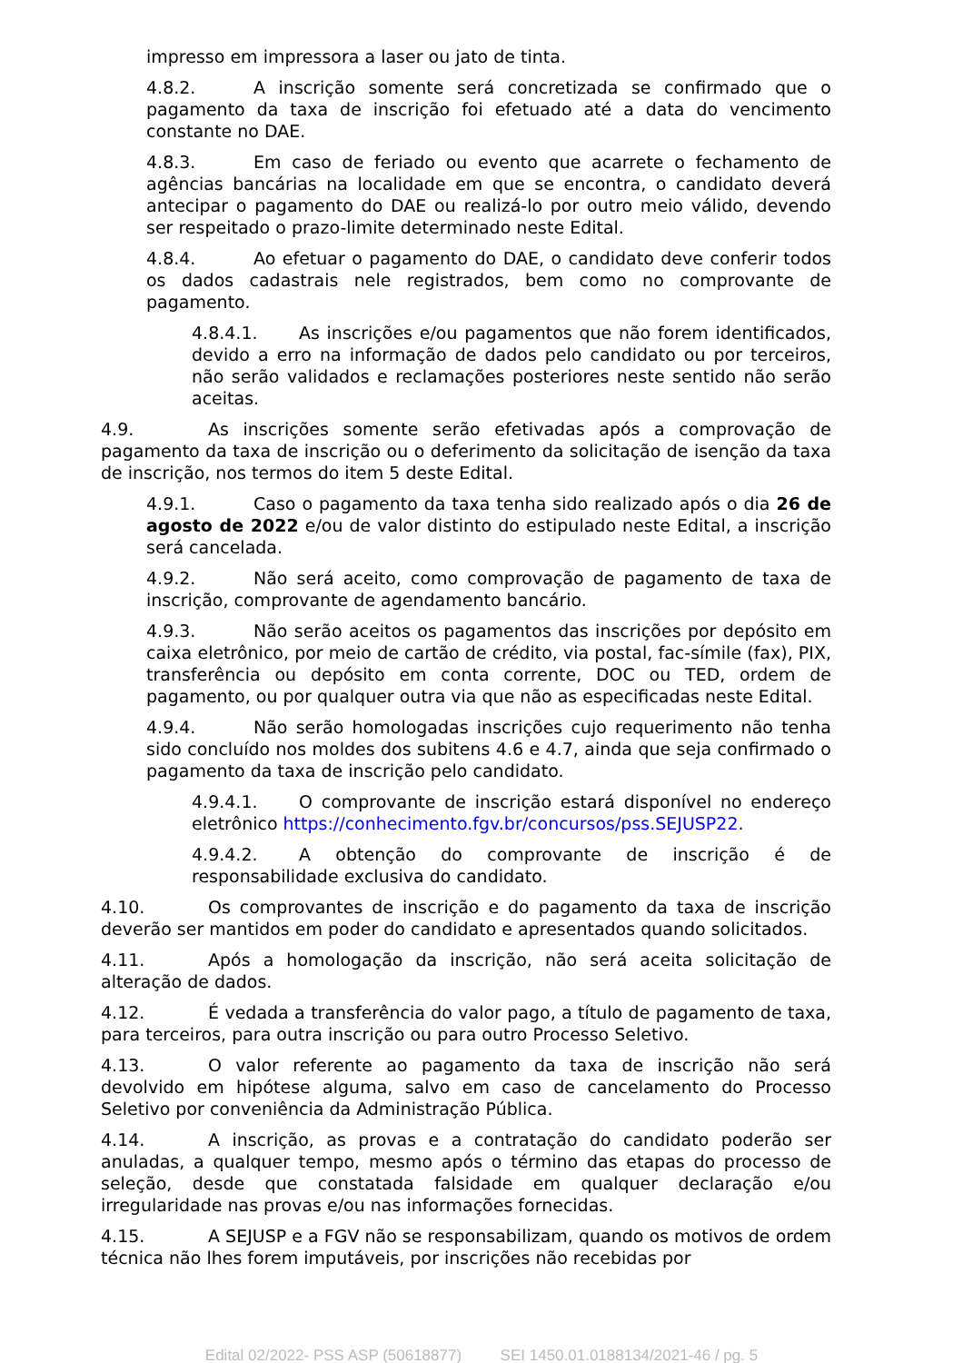impresso em impressora a laser ou jato de tinta.
4.8.2. A inscrição somente será concretizada se confirmado que o pagamento da taxa de inscrição foi efetuado até a data do vencimento constante no DAE.
4.8.3. Em caso de feriado ou evento que acarrete o fechamento de agências bancárias na localidade em que se encontra, o candidato deverá antecipar o pagamento do DAE ou realizá-lo por outro meio válido, devendo ser respeitado o prazo-limite determinado neste Edital.
4.8.4. Ao efetuar o pagamento do DAE, o candidato deve conferir todos os dados cadastrais nele registrados, bem como no comprovante de pagamento.
4.8.4.1. As inscrições e/ou pagamentos que não forem identificados, devido a erro na informação de dados pelo candidato ou por terceiros, não serão validados e reclamações posteriores neste sentido não serão aceitas.
4.9. As inscrições somente serão efetivadas após a comprovação de pagamento da taxa de inscrição ou o deferimento da solicitação de isenção da taxa de inscrição, nos termos do item 5 deste Edital.
4.9.1. Caso o pagamento da taxa tenha sido realizado após o dia 26 de agosto de 2022 e/ou de valor distinto do estipulado neste Edital, a inscrição será cancelada.
4.9.2. Não será aceito, como comprovação de pagamento de taxa de inscrição, comprovante de agendamento bancário.
4.9.3. Não serão aceitos os pagamentos das inscrições por depósito em caixa eletrônico, por meio de cartão de crédito, via postal, fac-símile (fax), PIX, transferência ou depósito em conta corrente, DOC ou TED, ordem de pagamento, ou por qualquer outra via que não as especificadas neste Edital.
4.9.4. Não serão homologadas inscrições cujo requerimento não tenha sido concluído nos moldes dos subitens 4.6 e 4.7, ainda que seja confirmado o pagamento da taxa de inscrição pelo candidato.
4.9.4.1. O comprovante de inscrição estará disponível no endereço eletrônico https://conhecimento.fgv.br/concursos/pss.SEJUSP22.
4.9.4.2. A obtenção do comprovante de inscrição é de responsabilidade exclusiva do candidato.
4.10. Os comprovantes de inscrição e do pagamento da taxa de inscrição deverão ser mantidos em poder do candidato e apresentados quando solicitados.
4.11. Após a homologação da inscrição, não será aceita solicitação de alteração de dados.
4.12. É vedada a transferência do valor pago, a título de pagamento de taxa, para terceiros, para outra inscrição ou para outro Processo Seletivo.
4.13. O valor referente ao pagamento da taxa de inscrição não será devolvido em hipótese alguma, salvo em caso de cancelamento do Processo Seletivo por conveniência da Administração Pública.
4.14. A inscrição, as provas e a contratação do candidato poderão ser anuladas, a qualquer tempo, mesmo após o término das etapas do processo de seleção, desde que constatada falsidade em qualquer declaração e/ou irregularidade nas provas e/ou nas informações fornecidas.
4.15. A SEJUSP e a FGV não se responsabilizam, quando os motivos de ordem técnica não lhes forem imputáveis, por inscrições não recebidas por
Edital 02/2022- PSS ASP (50618877) SEI 1450.01.0188134/2021-46 / pg. 5